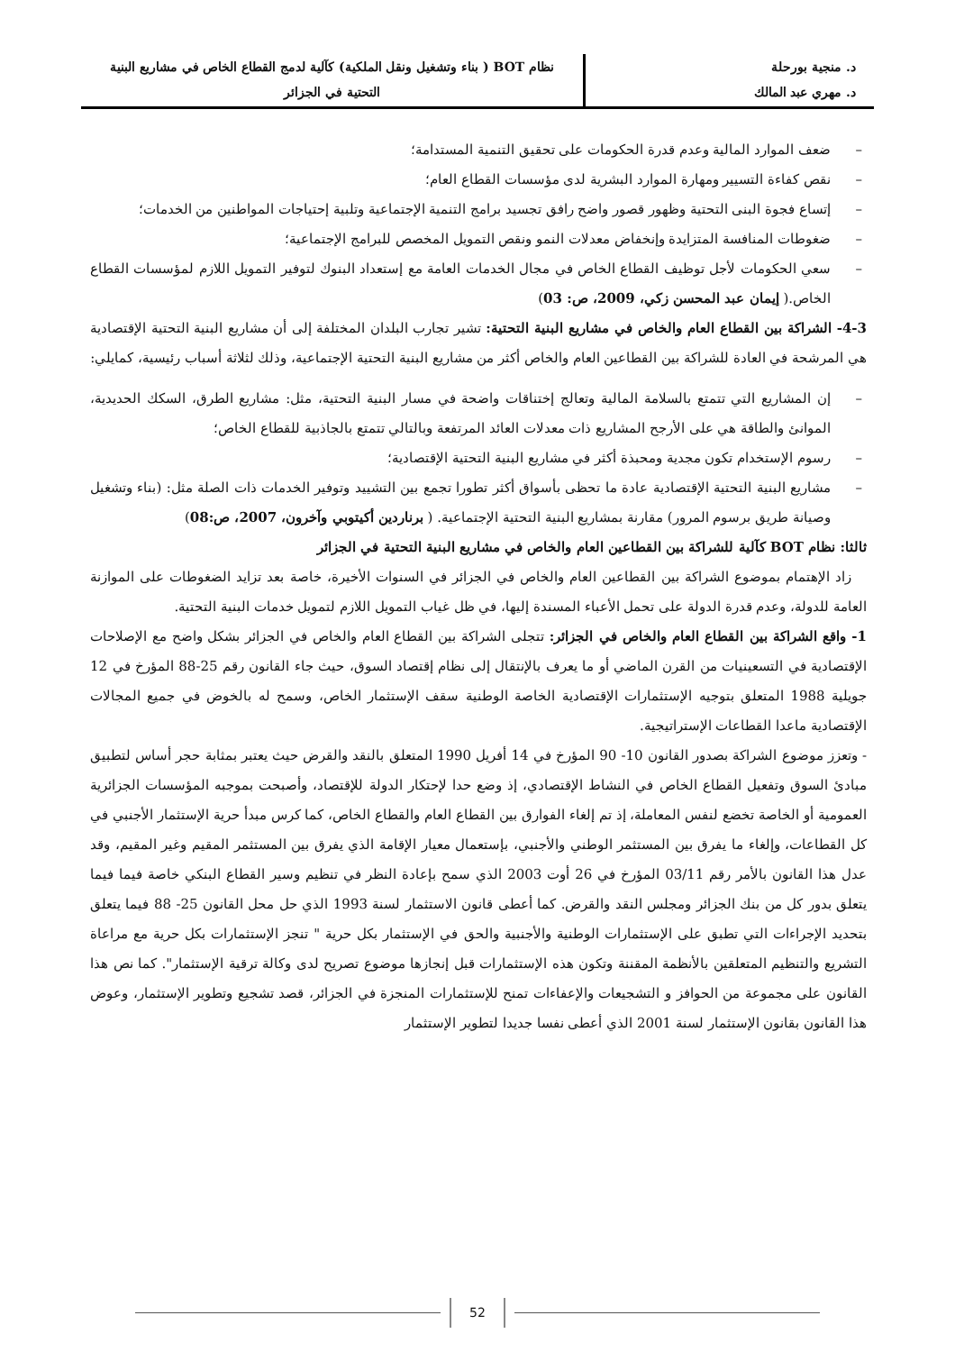د. منجية بورحلة
د. مهري عبد المالك
نظام BOT ( بناء وتشغيل ونقل الملكية) كآلية لدمج القطاع الخاص في مشاريع البنية
التحتية في الجزائر
– ضعف الموارد المالية وعدم قدرة الحكومات على تحقيق التنمية المستدامة؛
– نقص كفاءة التسيير ومهارة الموارد البشرية لدى مؤسسات القطاع العام؛
– إتساع فجوة البنى التحتية وظهور قصور واضح رافق تجسيد برامج التنمية الإجتماعية وتلبية إحتياجات المواطنين من الخدمات؛
– ضغوطات المنافسة المتزايدة وإنخفاض معدلات النمو ونقص التمويل المخصص للبرامج الإجتماعية؛
– سعي الحكومات لأجل توظيف القطاع الخاص في مجال الخدمات العامة مع إستعداد البنوك لتوفير التمويل اللازم لمؤسسات القطاع الخاص.( إيمان عبد المحسن زكي، 2009، ص: 03)
4-3- الشراكة بين القطاع العام والخاص في مشاريع البنية التحتية: تشير تجارب البلدان المختلفة إلى أن مشاريع البنية التحتية الإقتصادية هي المرشحة في العادة للشراكة بين القطاعين العام والخاص أكثر من مشاريع البنية التحتية الإجتماعية، وذلك لثلاثة أسباب رئيسية، كمايلي:
– إن المشاريع التي تتمتع بالسلامة المالية وتعالج إختناقات واضحة في مسار البنية التحتية، مثل: مشاريع الطرق، السكك الحديدية، الموانئ والطاقة هي على الأرجح المشاريع ذات معدلات العائد المرتفعة وبالتالي تتمتع بالجاذبية للقطاع الخاص؛
– رسوم الإستخدام تكون مجدية ومحبذة أكثر في مشاريع البنية التحتية الإقتصادية؛
– مشاريع البنية التحتية الإقتصادية عادة ما تحظى بأسواق أكثر تطورا تجمع بين التشييد وتوفير الخدمات ذات الصلة مثل: (بناء وتشغيل وصيانة طريق برسوم المرور) مقارنة بمشاريع البنية التحتية الإجتماعية. ( برناردين أكيتوبي وآخرون، 2007، ص:08)
ثالثا: نظام BOT كآلية للشراكة بين القطاعين العام والخاص في مشاريع البنية التحتية في الجزائر
زاد الإهتمام بموضوع الشراكة بين القطاعين العام والخاص في الجزائر في السنوات الأخيرة، خاصة بعد تزايد الضغوطات على الموازنة العامة للدولة، وعدم قدرة الدولة على تحمل الأعباء المسندة إليها، في ظل غياب التمويل اللازم لتمويل خدمات البنية التحتية.
1- واقع الشراكة بين القطاع العام والخاص في الجزائر: تتجلى الشراكة بين القطاع العام والخاص في الجزائر بشكل واضح مع الإصلاحات الإقتصادية في التسعينيات من القرن الماضي أو ما يعرف بالإنتقال إلى نظام إقتصاد السوق، حيث جاء القانون رقم 25-88 المؤرخ في 12 جويلية 1988 المتعلق بتوجيه الإستثمارات الإقتصادية الخاصة الوطنية سقف الإستثمار الخاص، وسمح له بالخوض في جميع المجالات الإقتصادية ماعدا القطاعات الإستراتيجية.
- وتعزز موضوع الشراكة بصدور القانون 10- 90 المؤرخ في 14 أفريل 1990 المتعلق بالنقد والقرض حيث يعتبر بمثابة حجر أساس لتطبيق مبادئ السوق وتفعيل القطاع الخاص في النشاط الإقتصادي، إذ وضع حدا لإحتكار الدولة للإقتصاد، وأصبحت بموجبه المؤسسات الجزائرية العمومية أو الخاصة تخضع لنفس المعاملة، إذ تم إلغاء الفوارق بين القطاع العام والقطاع الخاص، كما كرس مبدأ حرية الإستثمار الأجنبي في كل القطاعات، وإلغاء ما يفرق بين المستثمر الوطني والأجنبي، بإستعمال معيار الإقامة الذي يفرق بين المستثمر المقيم وغير المقيم، وقد عدل هذا القانون بالأمر رقم 03/11 المؤرخ في 26 أوت 2003 الذي سمح بإعادة النظر في تنظيم وسير القطاع البنكي خاصة فيما فيما يتعلق بدور كل من بنك الجزائر ومجلس النقد والقرض. كما أعطى قانون الاستثمار لسنة 1993 الذي حل محل القانون 25- 88 فيما يتعلق بتحديد الإجراءات التي تطبق على الإستثمارات الوطنية والأجنبية والحق في الإستثمار بكل حرية " تنجز الإستثمارات بكل حرية مع مراعاة التشريع والتنظيم المتعلقين بالأنظمة المقننة وتكون هذه الإستثمارات قبل إنجازها موضوع تصريح لدى وكالة ترقية الإستثمار". كما نص هذا القانون على مجموعة من الحوافز و التشجيعات والإعفاءات تمنح للإستثمارات المنجزة في الجزائر، قصد تشجيع وتطوير الإستثمار، وعوض هذا القانون بقانون الإستثمار لسنة 2001 الذي أعطى نفسا جديدا لتطوير الإستثمار
52